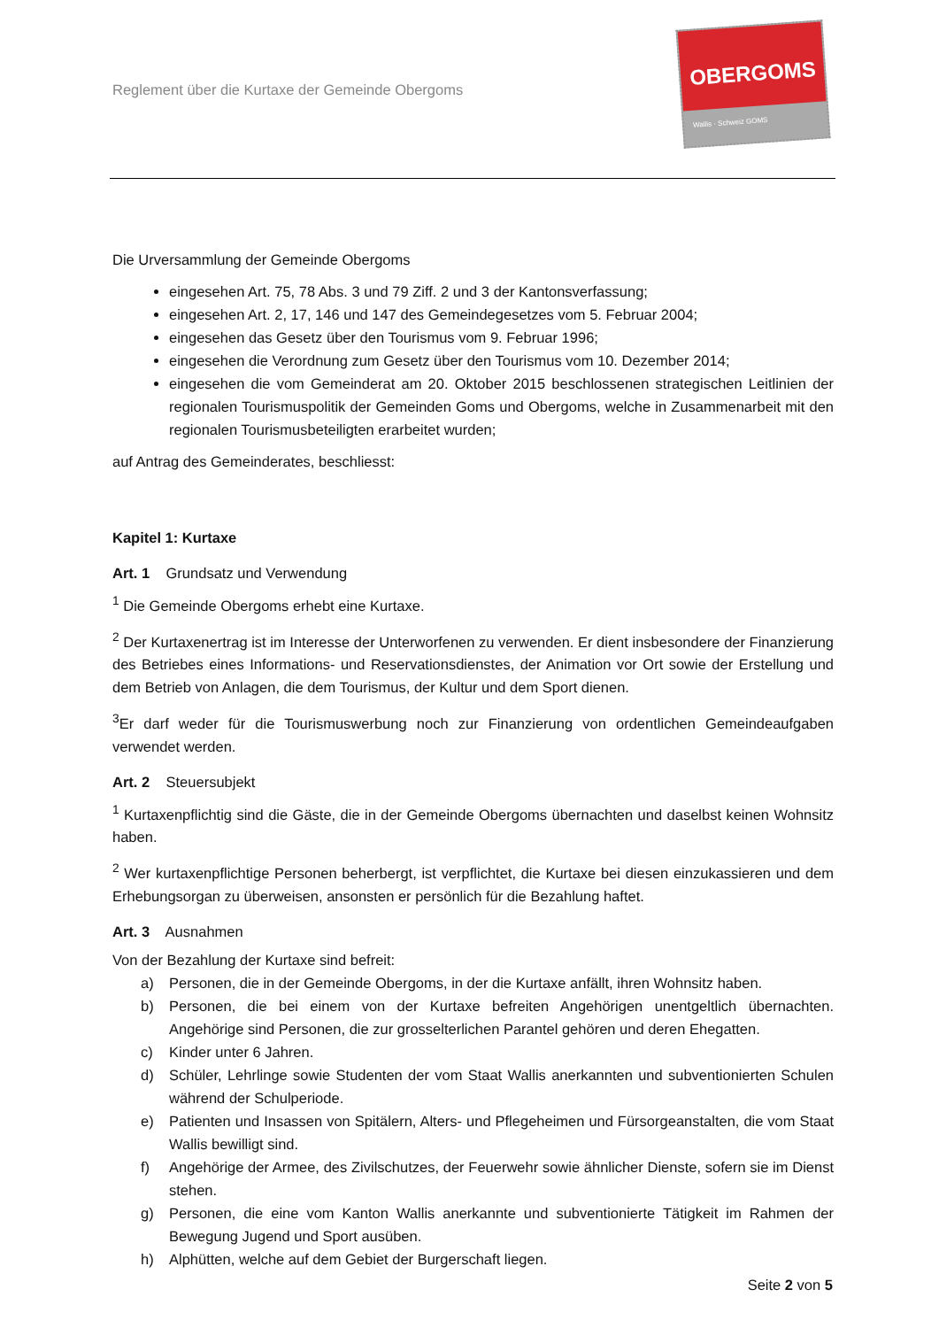Reglement über die Kurtaxe der Gemeinde Obergoms
OBERGOMS
Wallis · Schweiz GOMS
Die Urversammlung der Gemeinde Obergoms
eingesehen Art. 75, 78 Abs. 3 und 79 Ziff. 2 und 3 der Kantonsverfassung;
eingesehen Art. 2, 17, 146 und 147 des Gemeindegesetzes vom 5. Februar 2004;
eingesehen das Gesetz über den Tourismus vom 9. Februar 1996;
eingesehen die Verordnung zum Gesetz über den Tourismus vom 10. Dezember 2014;
eingesehen die vom Gemeinderat am 20. Oktober 2015 beschlossenen strategischen Leitlinien der regionalen Tourismuspolitik der Gemeinden Goms und Obergoms, welche in Zusammenarbeit mit den regionalen Tourismusbeteiligten erarbeitet wurden;
auf Antrag des Gemeinderates, beschliesst:
Kapitel 1: Kurtaxe
Art. 1 Grundsatz und Verwendung
<sup>1</sup> Die Gemeinde Obergoms erhebt eine Kurtaxe.
<sup>2</sup> Der Kurtaxenertrag ist im Interesse der Unterworfenen zu verwenden. Er dient insbesondere der Finanzierung des Betriebes eines Informations- und Reservationsdienstes, der Animation vor Ort sowie der Erstellung und dem Betrieb von Anlagen, die dem Tourismus, der Kultur und dem Sport dienen.
<sup>3</sup> Er darf weder für die Tourismuswerbung noch zur Finanzierung von ordentlichen Gemeindeaufgaben verwendet werden.
Art. 2 Steuersubjekt
<sup>1</sup> Kurtaxenpflichtig sind die Gäste, die in der Gemeinde Obergoms übernachten und daselbst keinen Wohnsitz haben.
<sup>2</sup> Wer kurtaxenpflichtige Personen beherbergt, ist verpflichtet, die Kurtaxe bei diesen einzukassieren und dem Erhebungsorgan zu überweisen, ansonsten er persönlich für die Bezahlung haftet.
Art. 3 Ausnahmen
Von der Bezahlung der Kurtaxe sind befreit:
a) Personen, die in der Gemeinde Obergoms, in der die Kurtaxe anfällt, ihren Wohnsitz haben.
b) Personen, die bei einem von der Kurtaxe befreiten Angehörigen unentgeltlich übernachten. Angehörige sind Personen, die zur grosselterlichen Parantel gehören und deren Ehegatten.
c) Kinder unter 6 Jahren.
d) Schüler, Lehrlinge sowie Studenten der vom Staat Wallis anerkannten und subventionierten Schulen während der Schulperiode.
e) Patienten und Insassen von Spitälern, Alters- und Pflegeheimen und Fürsorgeanstalten, die vom Staat Wallis bewilligt sind.
f) Angehörige der Armee, des Zivilschutzes, der Feuerwehr sowie ähnlicher Dienste, sofern sie im Dienst stehen.
g) Personen, die eine vom Kanton Wallis anerkannte und subventionierte Tätigkeit im Rahmen der Bewegung Jugend und Sport ausüben.
h) Alphütten, welche auf dem Gebiet der Burgerschaft liegen.
Seite 2 von 5